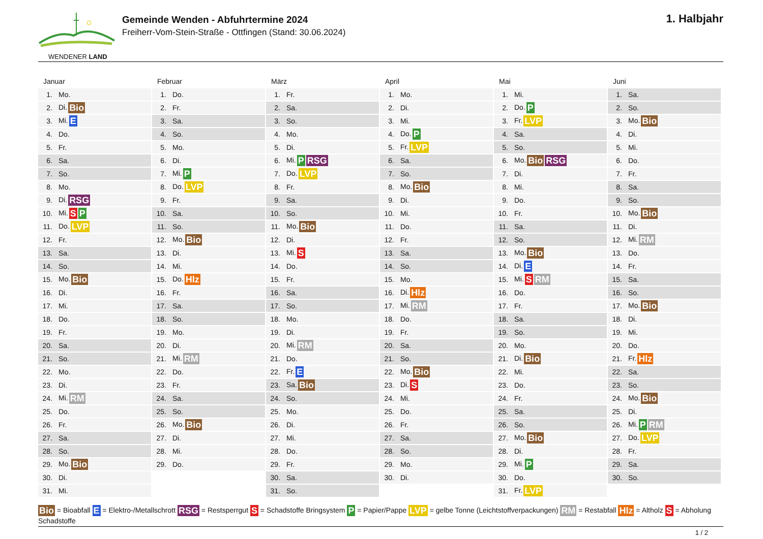WENDENER LAND
Gemeinde Wenden - Abfuhrtermine 2024
Freiherr-Vom-Stein-Straße - Ottfingen (Stand: 30.06.2024)
1. Halbjahr
Januar
| 1. | Mo. |
| 2. | Di. Bio |
| 3. | Mi. E |
| 4. | Do. |
| 5. | Fr. |
| 6. | Sa. |
| 7. | So. |
| 8. | Mo. |
| 9. | Di. RSG |
| 10. | Mi. S P |
| 11. | Do. LVP |
| 12. | Fr. |
| 13. | Sa. |
| 14. | So. |
| 15. | Mo. Bio |
| 16. | Di. |
| 17. | Mi. |
| 18. | Do. |
| 19. | Fr. |
| 20. | Sa. |
| 21. | So. |
| 22. | Mo. |
| 23. | Di. |
| 24. | Mi. RM |
| 25. | Do. |
| 26. | Fr. |
| 27. | Sa. |
| 28. | So. |
| 29. | Mo. Bio |
| 30. | Di. |
| 31. | Mi. |
Februar
| 1. | Do. |
| 2. | Fr. |
| 3. | Sa. |
| 4. | So. |
| 5. | Mo. |
| 6. | Di. |
| 7. | Mi. P |
| 8. | Do. LVP |
| 9. | Fr. |
| 10. | Sa. |
| 11. | So. |
| 12. | Mo. Bio |
| 13. | Di. |
| 14. | Mi. |
| 15. | Do. Hlz |
| 16. | Fr. |
| 17. | Sa. |
| 18. | So. |
| 19. | Mo. |
| 20. | Di. |
| 21. | Mi. RM |
| 22. | Do. |
| 23. | Fr. |
| 24. | Sa. |
| 25. | So. |
| 26. | Mo. Bio |
| 27. | Di. |
| 28. | Mi. |
| 29. | Do. |
März
| 1. | Fr. |
| 2. | Sa. |
| 3. | So. |
| 4. | Mo. |
| 5. | Di. |
| 6. | Mi. P RSG |
| 7. | Do. LVP |
| 8. | Fr. |
| 9. | Sa. |
| 10. | So. |
| 11. | Mo. Bio |
| 12. | Di. |
| 13. | Mi. S |
| 14. | Do. |
| 15. | Fr. |
| 16. | Sa. |
| 17. | So. |
| 18. | Mo. |
| 19. | Di. |
| 20. | Mi. RM |
| 21. | Do. |
| 22. | Fr. E |
| 23. | Sa. Bio |
| 24. | So. |
| 25. | Mo. |
| 26. | Di. |
| 27. | Mi. |
| 28. | Do. |
| 29. | Fr. |
| 30. | Sa. |
| 31. | So. |
April
| 1. | Mo. |
| 2. | Di. |
| 3. | Mi. |
| 4. | Do. P |
| 5. | Fr. LVP |
| 6. | Sa. |
| 7. | So. |
| 8. | Mo. Bio |
| 9. | Di. |
| 10. | Mi. |
| 11. | Do. |
| 12. | Fr. |
| 13. | Sa. |
| 14. | So. |
| 15. | Mo. |
| 16. | Di. Hlz |
| 17. | Mi. RM |
| 18. | Do. |
| 19. | Fr. |
| 20. | Sa. |
| 21. | So. |
| 22. | Mo. Bio |
| 23. | Di. S |
| 24. | Mi. |
| 25. | Do. |
| 26. | Fr. |
| 27. | Sa. |
| 28. | So. |
| 29. | Mo. |
| 30. | Di. |
Mai
| 1. | Mi. |
| 2. | Do. P |
| 3. | Fr. LVP |
| 4. | Sa. |
| 5. | So. |
| 6. | Mo. Bio RSG |
| 7. | Di. |
| 8. | Mi. |
| 9. | Do. |
| 10. | Fr. |
| 11. | Sa. |
| 12. | So. |
| 13. | Mo. Bio |
| 14. | Di. E |
| 15. | Mi. S RM |
| 16. | Do. |
| 17. | Fr. |
| 18. | Sa. |
| 19. | So. |
| 20. | Mo. |
| 21. | Di. Bio |
| 22. | Mi. |
| 23. | Do. |
| 24. | Fr. |
| 25. | Sa. |
| 26. | So. |
| 27. | Mo. Bio |
| 28. | Di. |
| 29. | Mi. P |
| 30. | Do. |
| 31. | Fr. LVP |
Juni
| 1. | Sa. |
| 2. | So. |
| 3. | Mo. Bio |
| 4. | Di. |
| 5. | Mi. |
| 6. | Do. |
| 7. | Fr. |
| 8. | Sa. |
| 9. | So. |
| 10. | Mo. Bio |
| 11. | Di. |
| 12. | Mi. RM |
| 13. | Do. |
| 14. | Fr. |
| 15. | Sa. |
| 16. | So. |
| 17. | Mo. Bio |
| 18. | Di. |
| 19. | Mi. |
| 20. | Do. |
| 21. | Fr. Hlz |
| 22. | Sa. |
| 23. | So. |
| 24. | Mo. Bio |
| 25. | Di. |
| 26. | Mi. P RM |
| 27. | Do. LVP |
| 28. | Fr. |
| 29. | Sa. |
| 30. | So. |
Bio = Bioabfall E = Elektro-/Metallschrott RSG = Restsperrgut S = Schadstoffe Bringsystem P = Papier/Pappe LVP = gelbe Tonne (Leichtstoffverpackungen) RM = Restabfall Hlz = Altholz S = Abholung Schadstoffe
1 / 2